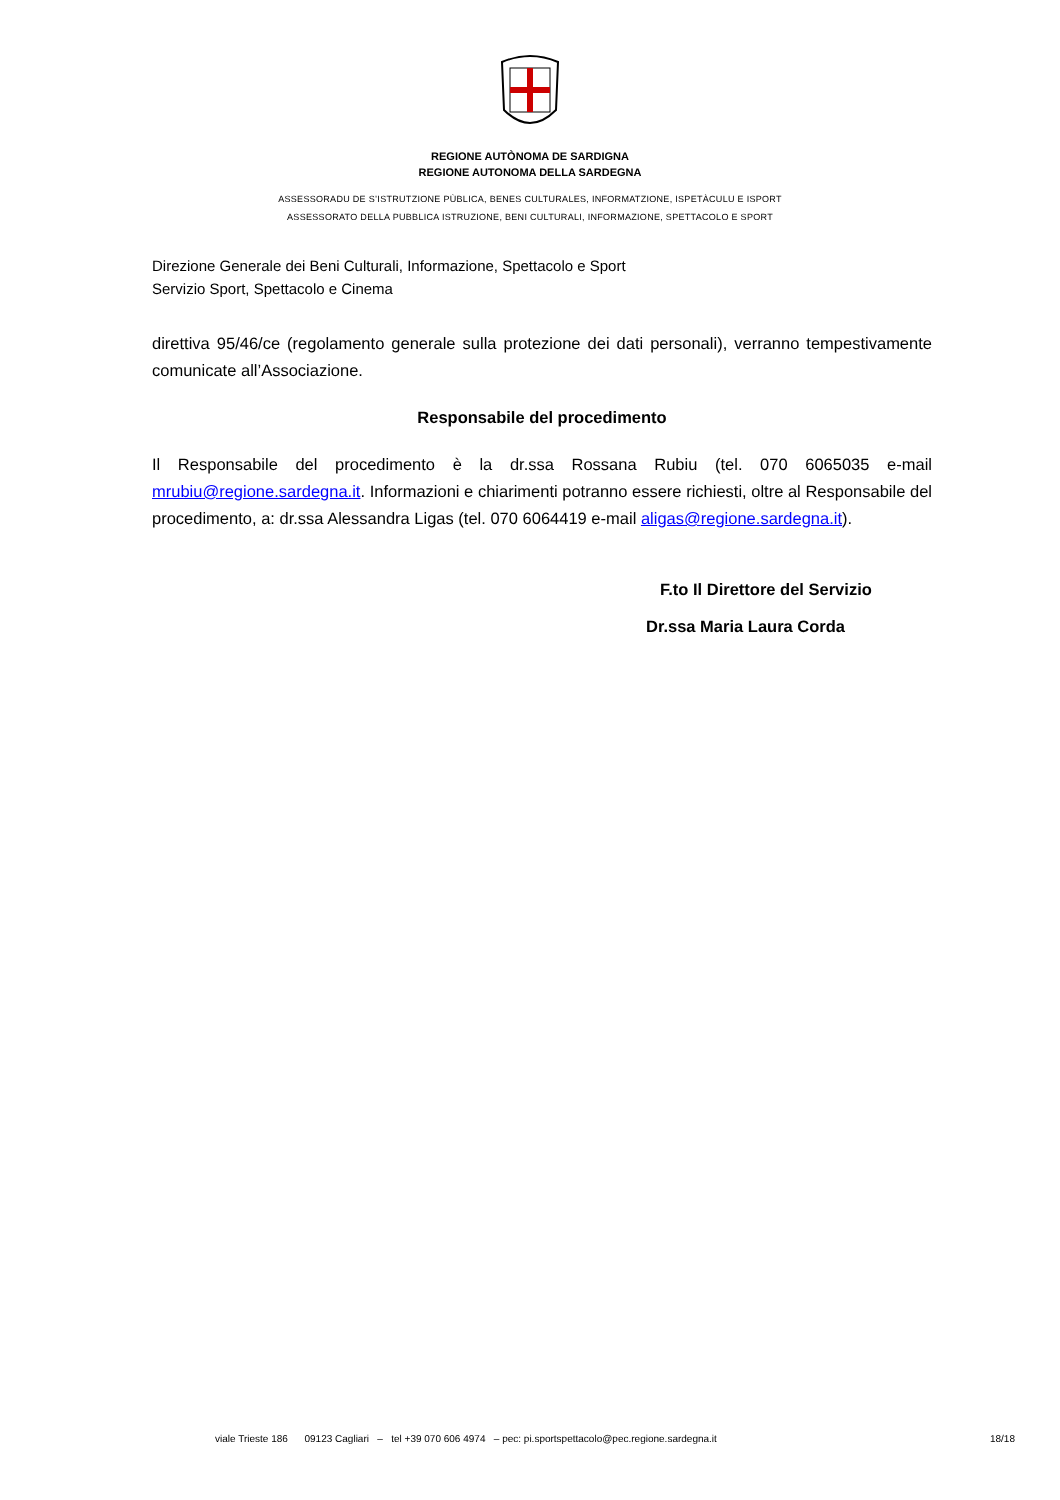REGIONE AUTÒNOMA DE SARDIGNA
REGIONE AUTONOMA DELLA SARDEGNA
ASSESSORADU DE S’ISTRUTZIONE PÙBLICA, BENES CULTURALES, INFORMATZIONE, ISPETÀCULU E ISPORT
ASSESSORATO DELLA PUBBLICA ISTRUZIONE, BENI CULTURALI, INFORMAZIONE, SPETTACOLO E SPORT
Direzione Generale dei Beni Culturali, Informazione, Spettacolo e Sport
Servizio Sport, Spettacolo e Cinema
direttiva 95/46/ce (regolamento generale sulla protezione dei dati personali), verranno tempestivamente comunicate all’Associazione.
Responsabile del procedimento
Il Responsabile del procedimento è la dr.ssa Rossana Rubiu (tel. 070 6065035 e-mail mrubiu@regione.sardegna.it. Informazioni e chiarimenti potranno essere richiesti, oltre al Responsabile del procedimento, a: dr.ssa Alessandra Ligas (tel. 070 6064419 e-mail aligas@regione.sardegna.it).
F.to Il Direttore del Servizio
Dr.ssa Maria Laura Corda
viale Trieste 186 09123 Cagliari – tel +39 070 606 4974 – pec: pi.sportspettacolo@pec.regione.sardegna.it 18/18